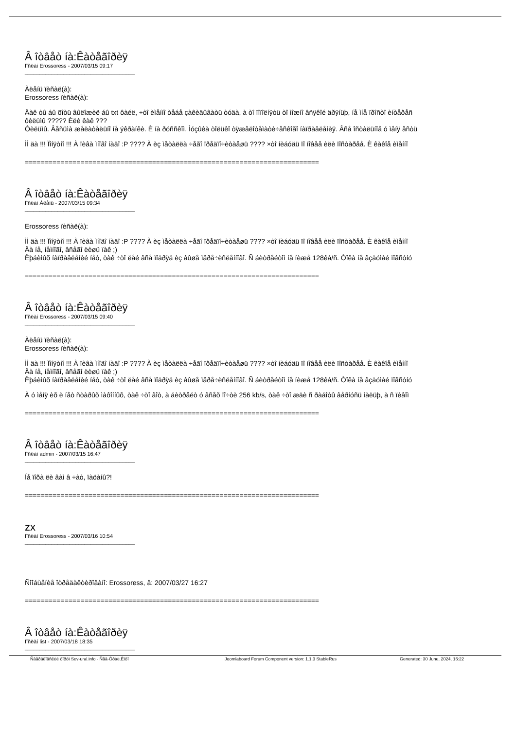Â îòâåò íà:Êàòåãîðèÿ
Ïîñëàí Erossoress - 2007/03/15 09:17
_____________________________________
Àëåíü ïèñàë(à):
Erossoress ïèñàë(à):
Äàê òû áû õîòü âûëîæèë áû txt ôàéë, ÷òî èìåííî òåáå çàêèäûâàòü òóäà, à òî ïîïîëíÿòü òî ìîæíî âñÿêîé äðÿíüþ, íå ìíå ïðîñòî èíòåðåñ
ôèëüìû ????? Èëè êàê ???
Ôèëüìû. Âåñüìà æåëàòåëüíî íå ýêðàíêè. È íà ðóññêîì. Ìóçûêà òîëüêî òÿæåëîòåìàòè÷åñêîãî íàïðàâëåíèÿ. Âñå îñòàëüíîå ó ìåíÿ åñòü
ÌÌ äà !!! Ïîíÿòíî !!! À ïèâà ìíîãî íàäî :P ???? À èç ìåòàëëà ÷åãî ïðåäïî÷èòàåøü ???? ×òî íèáóäü ïî íîâåå èëè ïîñòàðåå. È êàêîå èìåííî
==========================================================================
Â îòâåò íà:Êàòåãîðèÿ
Ïîñëàí Àëåíü - 2007/03/15 09:34
_____________________________________
Erossoress ïèñàë(à):
ÌÌ äà !!! Ïîíÿòíî !!! À ïèâà ìíîãî íàäî :P ???? À èç ìåòàëëà ÷åãî ïðåäïî÷èòàåøü ???? ×òî íèáóäü ïî íîâåå èëè ïîñòàðåå. È êàêîå èìåííî
Äà íå, íåìíîãî, âñåãî ëèøü ïàê ;)
Ëþáèìûõ íàïðàâëåíèé íåò, òàê ÷òî ëåé âñå ïîäðÿä èç âûøå ïåðå÷èñëåííîãî. Ñ áèòðåéòîì íå íèæå 128êá/ñ. Òîêà íå âçäóìàé ïîãñóíó
==========================================================================
Â îòâåò íà:Êàòåãîðèÿ
Ïîñëàí Erossoress - 2007/03/15 09:40
_____________________________________
Àëåíü ïèñàë(à):
Erossoress ïèñàë(à):
ÌÌ äà !!! Ïîíÿòíî !!! À ïèâà ìíîãî íàäî :P ???? À èç ìåòàëëà ÷åãî ïðåäïî÷èòàåøü ???? ×òî íèáóäü ïî íîâåå èëè ïîñòàðåå. È êàêîå èìåííî
Äà íå, íåìíîãî, âñåãî ëèøü ïàê ;)
Ëþáèìûõ íàïðàâëåíèé íåò, òàê ÷òî ëåé âñå ïîäðÿä èç âûøå ïåðå÷èñëåííîãî. Ñ áèòðåéòîì íå íèæå 128êá/ñ. Òîêà íå âçäóìàé ïîãñóíó
À ó ìåíÿ èõ è íåò ñòàðûõ ìàôîííûõ, òàê ÷òî âîò, à áèòðåéò ó âñåõ ïî÷òè 256 kb/s, òàê ÷òî æäè ñ ðàáîòû âåðíóñü íàëüþ, à ñ ïèâîì
==========================================================================
Â îòâåò íà:Êàòåãîðèÿ
Ïîñëàí admin - 2007/03/15 16:47
_____________________________________
Íå ïîðà ëè âàì â ÷àò, ïàöàíû?!
==========================================================================
zx
Ïîñëàí Erossoress - 2007/03/16 10:54
_____________________________________
Ñîîáùåíèå îòðåäàêòèðîâàíî: Erossoress, â: 2007/03/27 16:27
==========================================================================
Â îòâåò íà:Êàòåãîðèÿ
Ïîñëàí list - 2007/03/18 18:35
_____________________________________
Ñâåðäëîâñêèé ôîðóì Sev-ural.info - Ñåâ-Óðàë.Èíôî Joomlaboard Forum Component version: 1.1.3 StableRus Generated: 30 June, 2024, 16:22